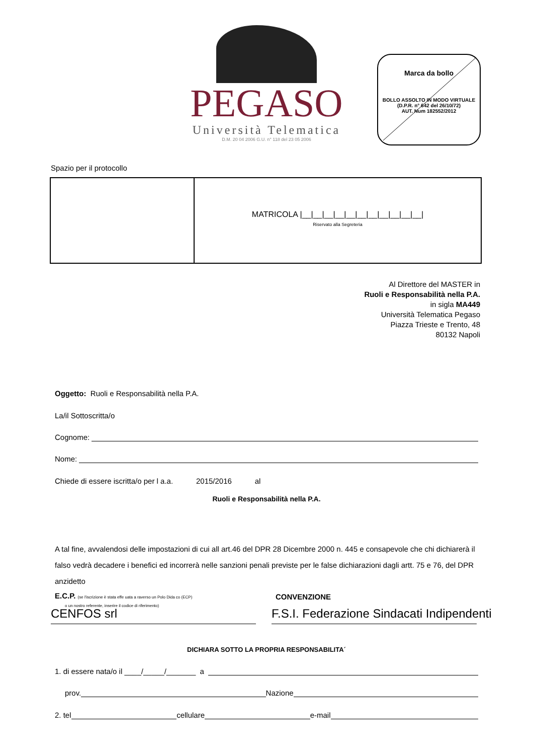PEGASO
Università Telematica
D.M. 20 04 2006 G.U. n° 118 del 23 05 2006
Marca da bollo
BOLLO ASSOLTO IN MODO VIRTUALE
(D.P.R. n° 642 del 26/10/72)
AUT. Num 182552/2012
Spazio per il protocollo
MATRICOLA |__|__|__|__|__|__|__|__|__|__|__|
Riservato alla Segreteria
Al Direttore del MASTER in
Ruoli e Responsabilità nella P.A.
in sigla MA449
Università Telematica Pegaso
Piazza Trieste e Trento, 48
80132 Napoli
Oggetto: Ruoli e Responsabilità nella P.A.
La/il Sottoscritta/o
Cognome:
Nome:
Chiede di essere iscritta/o per l a.a. 2015/2016 al
Ruoli e Responsabilità nella P.A.
A tal fine, avvalendosi delle impostazioni di cui all art.46 del DPR 28 Dicembre 2000 n. 445 e consapevole che chi dichiarerà il falso vedrà decadere i benefici ed incorrerà nelle sanzioni penali previste per le false dichiarazioni dagli artt. 75 e 76, del DPR anzidetto
E.C.P. (se l'iscrizione è stata effe uata a raverso un Polo Dida co (ECP)
o un nostro referente, inserire il codice di riferimento)
CONVENZIONE
CENFOS srl F.S.I. Federazione Sindacati Indipendenti
DICHIARA SOTTO LA PROPRIA RESPONSABILITA´
1. di essere nata/o il ____/_____/_______ a
prov. Nazione
2. tel cellulare e-mail